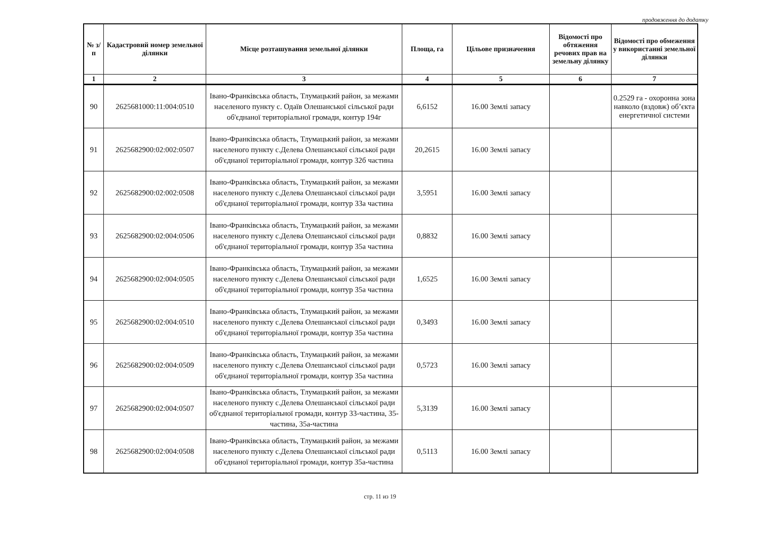продовження до додатку
| № з/п | Кадастровий номер земельної ділянки | Місце розташування земельної ділянки | Площа, га | Цільове призначення | Відомості про обтяження речових прав на земельну ділянку | Відомості про обмеження у використанні земельної ділянки |
| --- | --- | --- | --- | --- | --- | --- |
| 1 | 2 | 3 | 4 | 5 | 6 | 7 |
| 90 | 2625681000:11:004:0510 | Івано-Франківська область, Тлумацький район, за межами населеного пункту с. Одаїв Олешанської сільської ради об'єднаної територіальної громади, контур 194г | 6,6152 | 16.00 Землі запасу | | 0.2529 га - охоронна зона навколо (вздовж) об’єкта енергетичної системи |
| 91 | 2625682900:02:002:0507 | Івано-Франківська область, Тлумацький район, за межами населеного пункту с.Делева Олешанської сільської ради об'єднаної територіальної громади, контур 32б частина | 20,2615 | 16.00 Землі запасу | | |
| 92 | 2625682900:02:002:0508 | Івано-Франківська область, Тлумацький район, за межами населеного пункту с.Делева Олешанської сільської ради об'єднаної територіальної громади, контур 33а частина | 3,5951 | 16.00 Землі запасу | | |
| 93 | 2625682900:02:004:0506 | Івано-Франківська область, Тлумацький район, за межами населеного пункту с.Делева Олешанської сільської ради об'єднаної територіальної громади, контур 35а частина | 0,8832 | 16.00 Землі запасу | | |
| 94 | 2625682900:02:004:0505 | Івано-Франківська область, Тлумацький район, за межами населеного пункту с.Делева Олешанської сільської ради об'єднаної територіальної громади, контур 35а частина | 1,6525 | 16.00 Землі запасу | | |
| 95 | 2625682900:02:004:0510 | Івано-Франківська область, Тлумацький район, за межами населеного пункту с.Делева Олешанської сільської ради об'єднаної територіальної громади, контур 35а частина | 0,3493 | 16.00 Землі запасу | | |
| 96 | 2625682900:02:004:0509 | Івано-Франківська область, Тлумацький район, за межами населеного пункту с.Делева Олешанської сільської ради об'єднаної територіальної громади, контур 35а частина | 0,5723 | 16.00 Землі запасу | | |
| 97 | 2625682900:02:004:0507 | Івано-Франківська область, Тлумацький район, за межами населеного пункту с.Делева Олешанської сільської ради об'єднаної територіальної громади, контур 33-частина, 35-частина, 35а-частина | 5,3139 | 16.00 Землі запасу | | |
| 98 | 2625682900:02:004:0508 | Івано-Франківська область, Тлумацький район, за межами населеного пункту с.Делева Олешанської сільської ради об'єднаної територіальної громади, контур 35а-частина | 0,5113 | 16.00 Землі запасу | | |
стр. 11 из 19